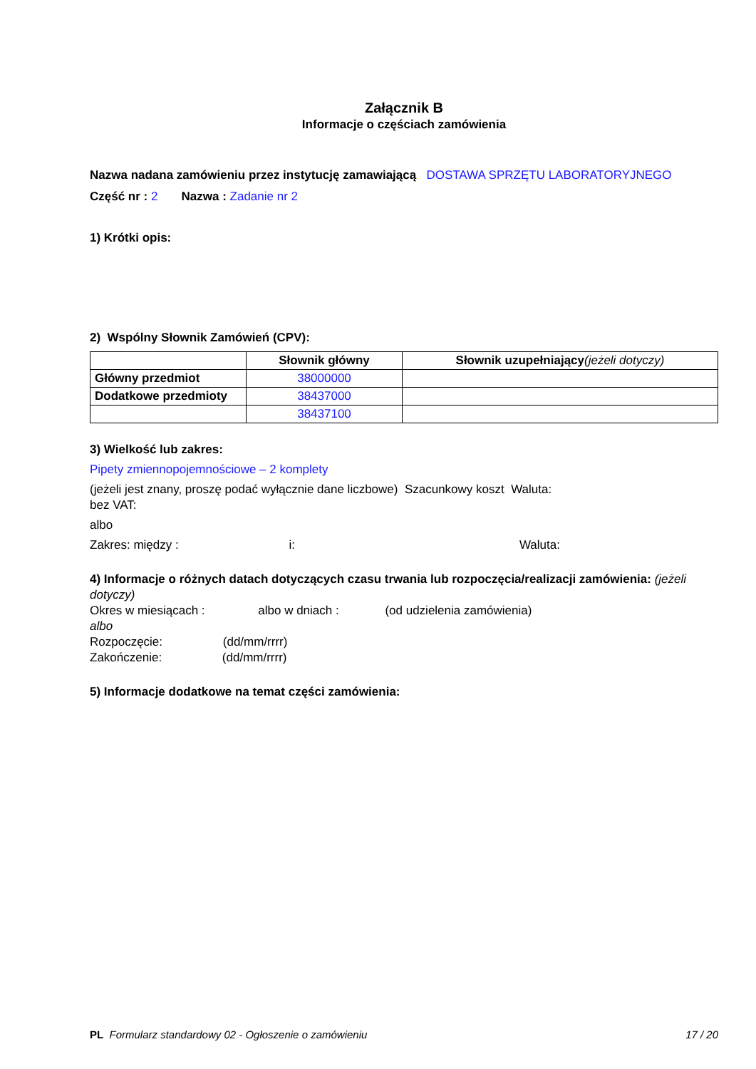Załącznik B
Informacje o częściach zamówienia
Nazwa nadana zamówieniu przez instytucję zamawiającą DOSTAWA SPRZĘTU LABORATORYJNEGO
Część nr : 2 Nazwa : Zadanie nr 2
1) Krótki opis:
2) Wspólny Słownik Zamówień (CPV):
| | Słownik główny | Słownik uzupełniający (jeżeli dotyczy) |
| --- | --- | --- |
| Główny przedmiot | 38000000 | |
| Dodatkowe przedmioty | 38437000 | |
| | 38437100 | |
3) Wielkość lub zakres:
Pipety zmiennopojemnościowe – 2 komplety
(jeżeli jest znany, proszę podać wyłącznie dane liczbowe) Szacunkowy koszt Waluta:
bez VAT:
albo
Zakres: między : i: Waluta:
4) Informacje o różnych datach dotyczących czasu trwania lub rozpoczęcia/realizacji zamówienia: (jeżeli dotyczy)
Okres w miesiącach : albo w dniach : (od udzielenia zamówienia)
albo
Rozpoczęcie: (dd/mm/rrrr)
Zakończenie: (dd/mm/rrrr)
5) Informacje dodatkowe na temat części zamówienia:
PL Formularz standardowy 02 - Ogłoszenie o zamówieniu 17 / 20